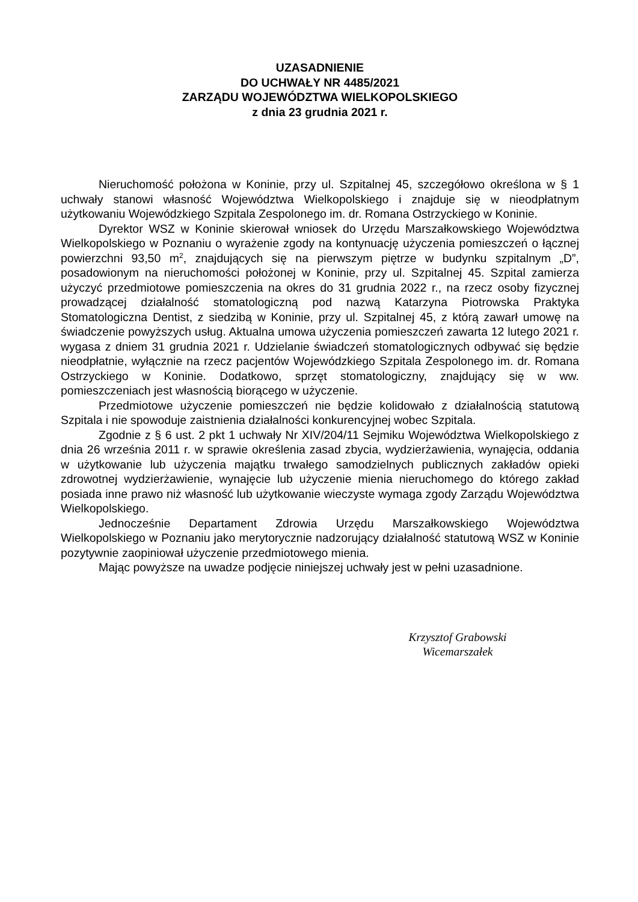UZASADNIENIE
DO UCHWAŁY NR 4485/2021
ZARZĄDU WOJEWÓDZTWA WIELKOPOLSKIEGO
z dnia 23 grudnia 2021 r.
Nieruchomość położona w Koninie, przy ul. Szpitalnej 45, szczegółowo określona w § 1 uchwały stanowi własność Województwa Wielkopolskiego i znajduje się w nieodpłatnym użytkowaniu Wojewódzkiego Szpitala Zespolonego im. dr. Romana Ostrzyckiego w Koninie.
Dyrektor WSZ w Koninie skierował wniosek do Urzędu Marszałkowskiego Województwa Wielkopolskiego w Poznaniu o wyrażenie zgody na kontynuację użyczenia pomieszczeń o łącznej powierzchni 93,50 m<sup>2</sup>, znajdujących się na pierwszym piętrze w budynku szpitalnym „D”, posadowionym na nieruchomości położonej w Koninie, przy ul. Szpitalnej 45. Szpital zamierza użyczyć przedmiotowe pomieszczenia na okres do 31 grudnia 2022 r., na rzecz osoby fizycznej prowadzącej działalność stomatologiczną pod nazwą Katarzyna Piotrowska Praktyka Stomatologiczna Dentist, z siedzibą w Koninie, przy ul. Szpitalnej 45, z którą zawarł umowę na świadczenie powyższych usług. Aktualna umowa użyczenia pomieszczeń zawarta 12 lutego 2021 r. wygasa z dniem 31 grudnia 2021 r. Udzielanie świadczeń stomatologicznych odbywać się będzie nieodpłatnie, wyłącznie na rzecz pacjentów Wojewódzkiego Szpitala Zespolonego im. dr. Romana Ostrzyckiego w Koninie. Dodatkowo, sprzęt stomatologiczny, znajdujący się w ww. pomieszczeniach jest własnością biorącego w użyczenie.
Przedmiotowe użyczenie pomieszczeń nie będzie kolidowało z działalnością statutową Szpitala i nie spowoduje zaistnienia działalności konkurencyjnej wobec Szpitala.
Zgodnie z § 6 ust. 2 pkt 1 uchwały Nr XIV/204/11 Sejmiku Województwa Wielkopolskiego z dnia 26 września 2011 r. w sprawie określenia zasad zbycia, wydzierżawienia, wynajęcia, oddania w użytkowanie lub użyczenia majątku trwałego samodzielnych publicznych zakładów opieki zdrowotnej wydzierżawienie, wynajęcie lub użyczenie mienia nieruchomego do którego zakład posiada inne prawo niż własność lub użytkowanie wieczyste wymaga zgody Zarządu Województwa Wielkopolskiego.
Jednocześnie Departament Zdrowia Urzędu Marszałkowskiego Województwa Wielkopolskiego w Poznaniu jako merytorycznie nadzorujący działalność statutową WSZ w Koninie pozytywnie zaopiniował użyczenie przedmiotowego mienia.
Mając powyższe na uwadze podjęcie niniejszej uchwały jest w pełni uzasadnione.
Krzysztof Grabowski
Wicemarszałek